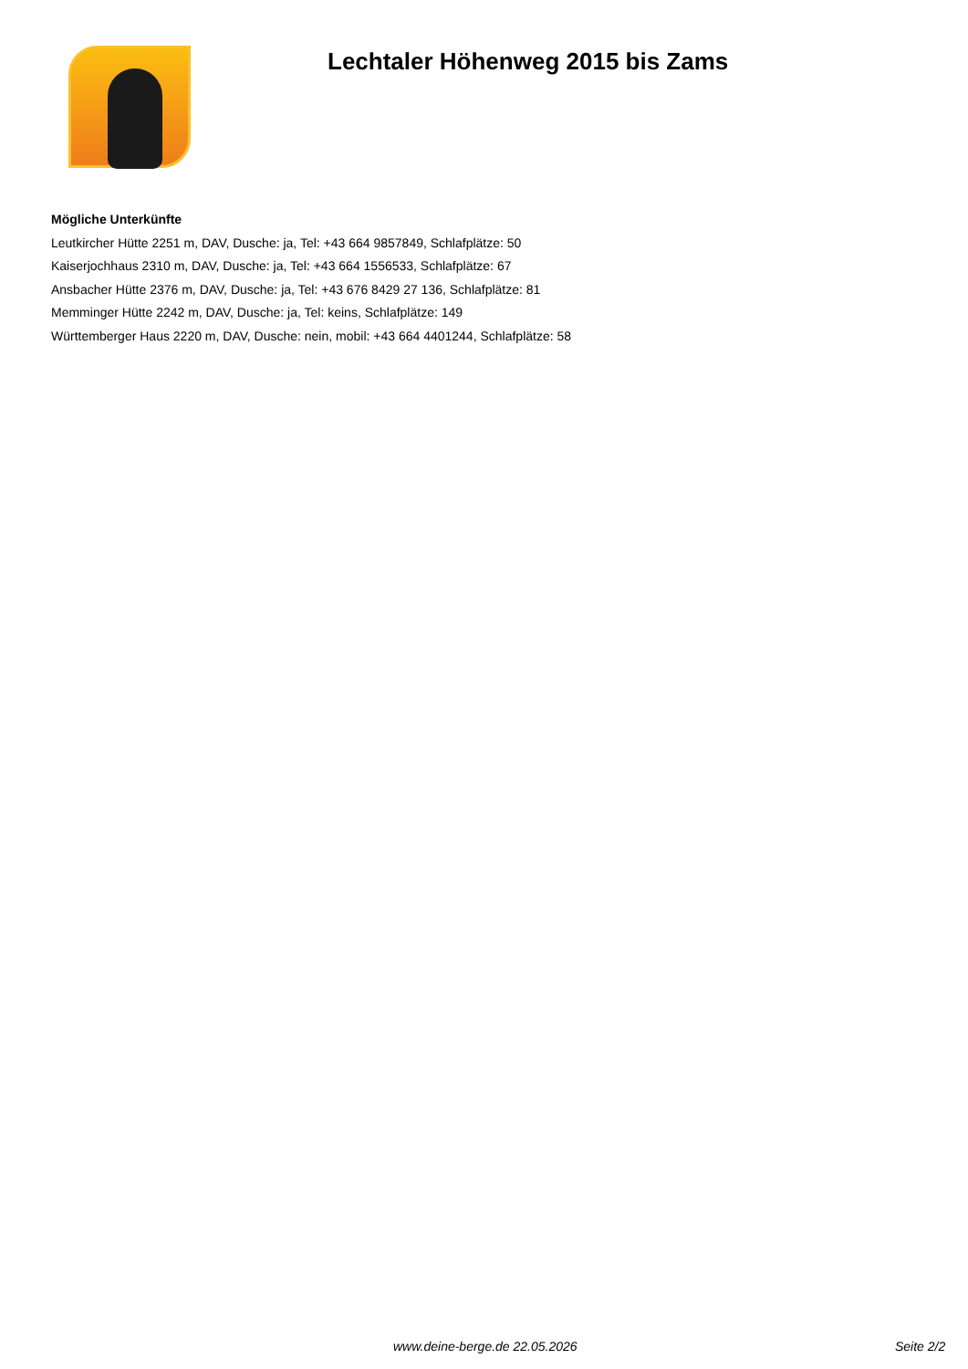Lechtaler Höhenweg 2015 bis Zams
Mögliche Unterkünfte
Leutkircher Hütte 2251 m, DAV, Dusche: ja, Tel: +43 664 9857849, Schlafplätze: 50
Kaiserjochhaus 2310 m, DAV, Dusche: ja, Tel: +43 664 1556533, Schlafplätze: 67
Ansbacher Hütte 2376 m, DAV, Dusche: ja, Tel: +43 676 8429 27 136, Schlafplätze: 81
Memminger Hütte 2242 m, DAV, Dusche: ja, Tel: keins, Schlafplätze: 149
Württemberger Haus 2220 m, DAV, Dusche: nein, mobil: +43 664 4401244, Schlafplätze: 58
www.deine-berge.de 22.05.2026 Seite 2/2